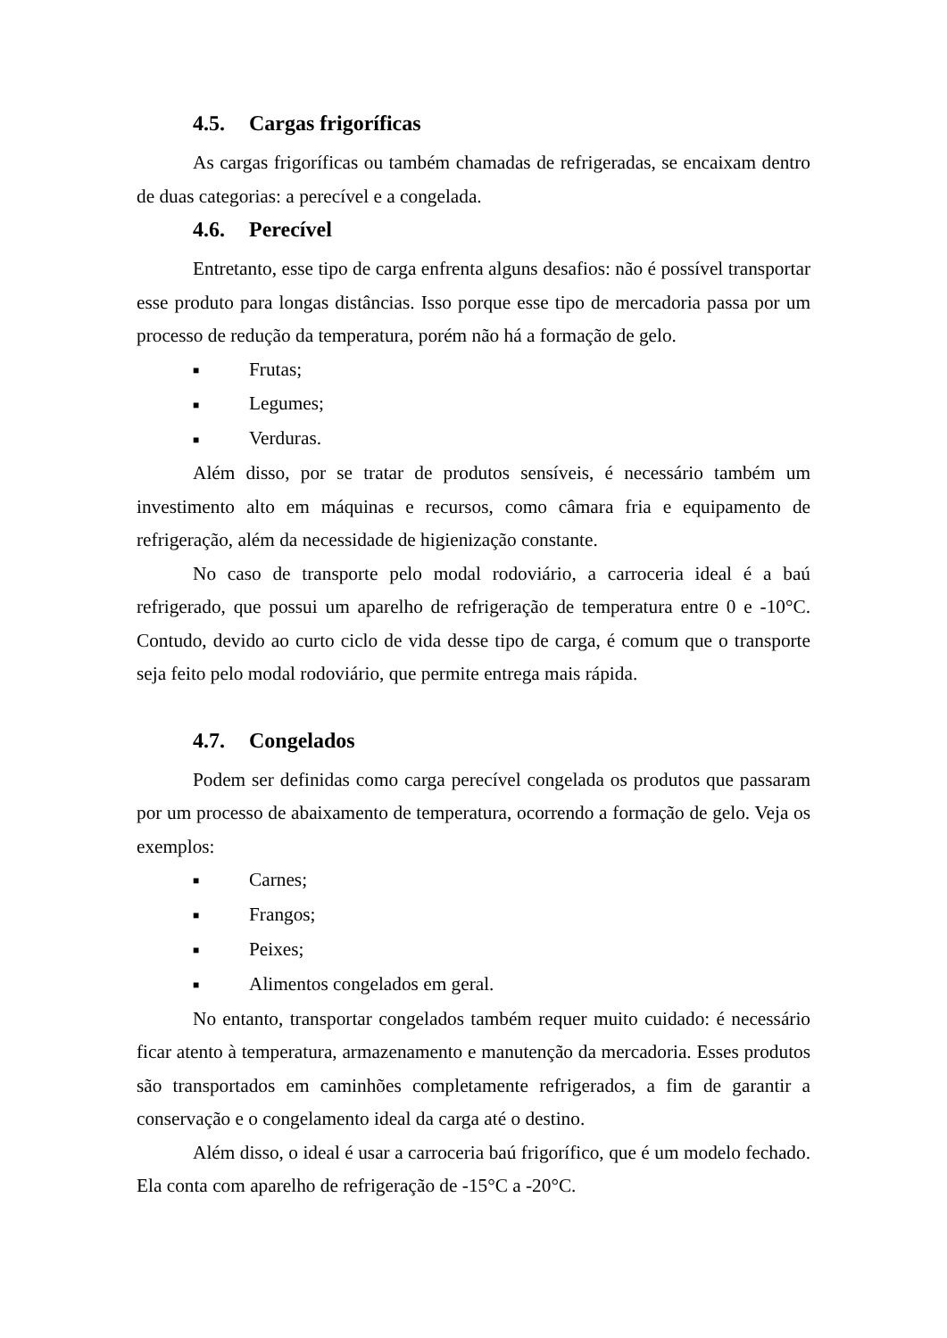4.5. Cargas frigoríficas
As cargas frigoríficas ou também chamadas de refrigeradas, se encaixam dentro de duas categorias: a perecível e a congelada.
4.6. Perecível
Entretanto, esse tipo de carga enfrenta alguns desafios: não é possível transportar esse produto para longas distâncias. Isso porque esse tipo de mercadoria passa por um processo de redução da temperatura, porém não há a formação de gelo.
■ Frutas;
■ Legumes;
■ Verduras.
Além disso, por se tratar de produtos sensíveis, é necessário também um investimento alto em máquinas e recursos, como câmara fria e equipamento de refrigeração, além da necessidade de higienização constante.
No caso de transporte pelo modal rodoviário, a carroceria ideal é a baú refrigerado, que possui um aparelho de refrigeração de temperatura entre 0 e -10°C. Contudo, devido ao curto ciclo de vida desse tipo de carga, é comum que o transporte seja feito pelo modal rodoviário, que permite entrega mais rápida.
4.7. Congelados
Podem ser definidas como carga perecível congelada os produtos que passaram por um processo de abaixamento de temperatura, ocorrendo a formação de gelo. Veja os exemplos:
■ Carnes;
■ Frangos;
■ Peixes;
■ Alimentos congelados em geral.
No entanto, transportar congelados também requer muito cuidado: é necessário ficar atento à temperatura, armazenamento e manutenção da mercadoria. Esses produtos são transportados em caminhões completamente refrigerados, a fim de garantir a conservação e o congelamento ideal da carga até o destino.
Além disso, o ideal é usar a carroceria baú frigorífico, que é um modelo fechado. Ela conta com aparelho de refrigeração de -15°C a -20°C.